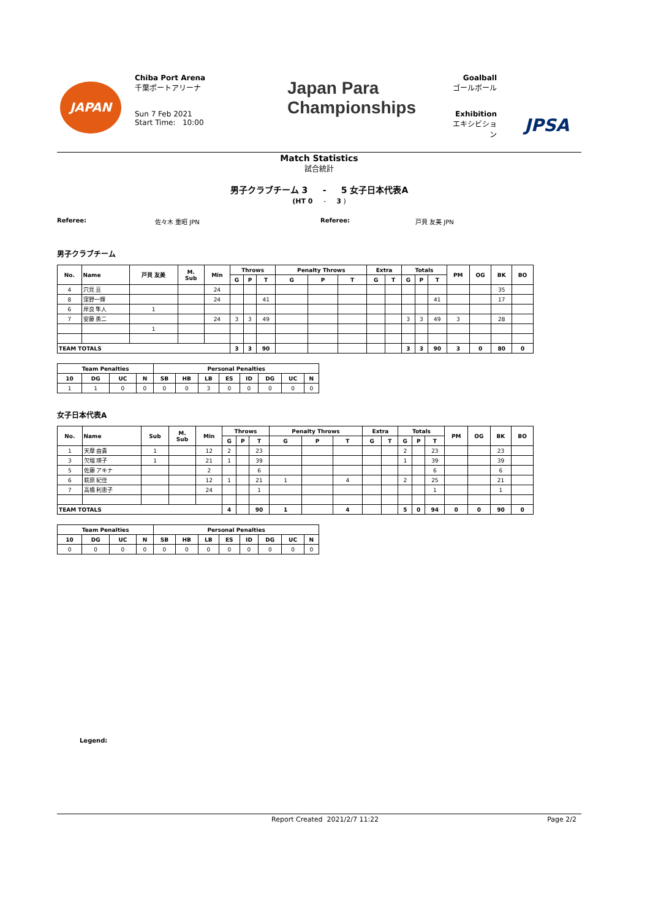JAPAN
Chiba Port Arena
千葉ポートアリーナ
Sun 7 Feb 2021
Start Time: 10:00
Japan Para
Championships
Goalball
ゴールボール
Exhibition
エキシビション
JPSA
Match Statistics
試合統計
男子クラブチーム 3 - 5 女子日本代表A
(HT 0 - 3 )
Referee: 佐々木 重昭 JPN Referee: 戸貝 友美 JPN
男子クラブチーム
| No. | Name | 戸貝 友美 | M. Sub | Min | Throws | | | Penalty Throws | | | Extra | | Totals | | | PM | OG | BK | BO |
| --- | --- | --- | --- | --- | --- | --- | --- | --- | --- | --- | --- | --- | --- | --- | --- | --- | --- | --- | --- |
| | | | | | G | P | T | G | P | T | G | T | G | P | T | | | | |
| 4 | 穴見 亘 | | | 24 | | | | | | | | | | | | | | 35 | |
| 8 | 窪野一輝 | | | 24 | | | 41 | | | | | | | | 41 | | | 17 | |
| 6 | 岸良 隼人 | 1 | | | | | | | | | | | | | | | | | |
| 7 | 安藤 勇二 | | | 24 | 3 | 3 | 49 | | | | | | 3 | 3 | 49 | 3 | | 28 | |
| | | 1 | | | | | | | | | | | | | | | | | |
| TEAM TOTALS | | | | | 3 | 3 | 90 | | | | | | 3 | 3 | 90 | 3 | 0 | 80 | 0 |
| Team Penalties | | | | Personal Penalties | | | | | | | |
| --- | --- | --- | --- | --- | --- | --- | --- | --- | --- | --- | --- |
| 10 | DG | UC | N | SB | HB | LB | ES | ID | DG | UC | N |
| 1 | 1 | 0 | 0 | 0 | 0 | 3 | 0 | 0 | 0 | 0 | 0 |
女子日本代表A
| No. | Name | Sub | M. Sub | Min | Throws | | | Penalty Throws | | | Extra | | Totals | | | PM | OG | BK | BO |
| --- | --- | --- | --- | --- | --- | --- | --- | --- | --- | --- | --- | --- | --- | --- | --- | --- | --- | --- | --- |
| | | | | | G | P | T | G | P | T | G | T | G | P | T | | | | |
| 1 | 天摩 由貴 | 1 | | 12 | 2 | | 23 | | | | | | 2 | | 23 | | | 23 | |
| 3 | 欠端 瑛子 | 1 | | 21 | 1 | | 39 | | | | | | 1 | | 39 | | | 39 | |
| 5 | 佐藤 アキナ | | | 2 | | | 6 | | | | | | | | 6 | | | 6 | |
| 6 | 萩原 紀佳 | | | 12 | 1 | | 21 | 1 | | 4 | | | 2 | | 25 | | | 21 | |
| 7 | 高橋 利恵子 | | | 24 | | | 1 | | | | | | | | 1 | | | 1 | |
| TEAM TOTALS | | | | | 4 | | 90 | 1 | | 4 | | | 5 | 0 | 94 | 0 | 0 | 90 | 0 |
| Team Penalties | | | | Personal Penalties | | | | | | | |
| --- | --- | --- | --- | --- | --- | --- | --- | --- | --- | --- | --- |
| 10 | DG | UC | N | SB | HB | LB | ES | ID | DG | UC | N |
| 0 | 0 | 0 | 0 | 0 | 0 | 0 | 0 | 0 | 0 | 0 | 0 |
Legend:
Report Created 2021/2/7 11:22 Page 2/2